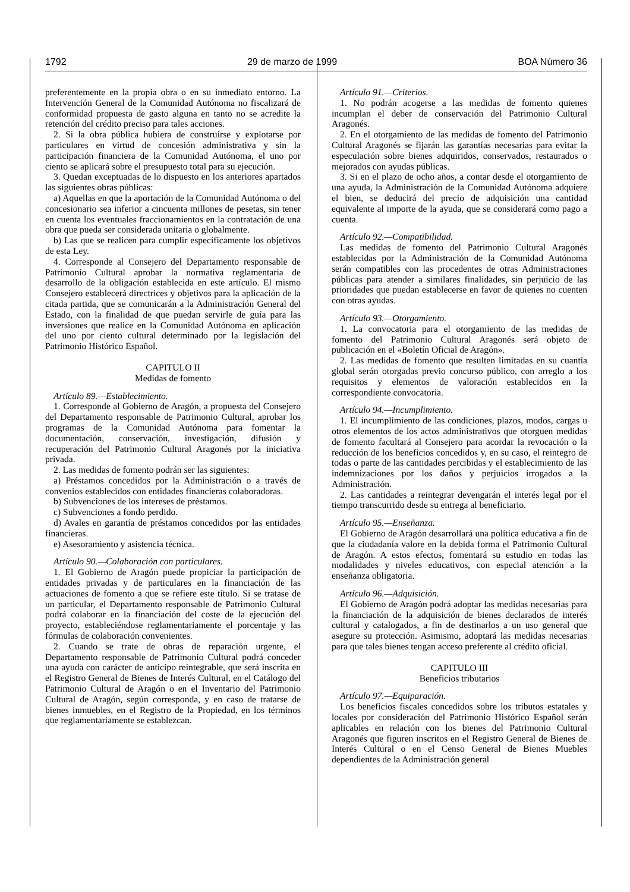1792 29 de marzo de 1999 BOA Número 36
preferentemente en la propia obra o en su inmediato entorno. La Intervención General de la Comunidad Autónoma no fiscalizará de conformidad propuesta de gasto alguna en tanto no se acredite la retención del crédito preciso para tales acciones.
2. Si la obra pública hubiera de construirse y explotarse por particulares en virtud de concesión administrativa y sin la participación financiera de la Comunidad Autónoma, el uno por ciento se aplicará sobre el presupuesto total para su ejecución.
3. Quedan exceptuadas de lo dispuesto en los anteriores apartados las siguientes obras públicas:
a) Aquellas en que la aportación de la Comunidad Autónoma o del concesionario sea inferior a cincuenta millones de pesetas, sin tener en cuenta los eventuales fraccionamientos en la contratación de una obra que pueda ser considerada unitaria o globalmente.
b) Las que se realicen para cumplir específicamente los objetivos de esta Ley.
4. Corresponde al Consejero del Departamento responsable de Patrimonio Cultural aprobar la normativa reglamentaria de desarrollo de la obligación establecida en este artículo. El mismo Consejero establecerá directrices y objetivos para la aplicación de la citada partida, que se comunicarán a la Administración General del Estado, con la finalidad de que puedan servirle de guía para las inversiones que realice en la Comunidad Autónoma en aplicación del uno por ciento cultural determinado por la legislación del Patrimonio Histórico Español.
CAPITULO II
Medidas de fomento
Artículo 89.—Establecimiento.
1. Corresponde al Gobierno de Aragón, a propuesta del Consejero del Departamento responsable de Patrimonio Cultural, aprobar los programas de la Comunidad Autónoma para fomentar la documentación, conservación, investigación, difusión y recuperación del Patrimonio Cultural Aragonés por la iniciativa privada.
2. Las medidas de fomento podrán ser las siguientes:
a) Préstamos concedidos por la Administración o a través de convenios establecidos con entidades financieras colaboradoras.
b) Subvenciones de los intereses de préstamos.
c) Subvenciones a fondo perdido.
d) Avales en garantía de préstamos concedidos por las entidades financieras.
e) Asesoramiento y asistencia técnica.
Artículo 90.—Colaboración con particulares.
1. El Gobierno de Aragón puede propiciar la participación de entidades privadas y de particulares en la financiación de las actuaciones de fomento a que se refiere este título. Si se tratase de un particular, el Departamento responsable de Patrimonio Cultural podrá colaborar en la financiación del coste de la ejecución del proyecto, estableciéndose reglamentariamente el porcentaje y las fórmulas de colaboración convenientes.
2. Cuando se trate de obras de reparación urgente, el Departamento responsable de Patrimonio Cultural podrá conceder una ayuda con carácter de anticipo reintegrable, que será inscrita en el Registro General de Bienes de Interés Cultural, en el Catálogo del Patrimonio Cultural de Aragón o en el Inventario del Patrimonio Cultural de Aragón, según corresponda, y en caso de tratarse de bienes inmuebles, en el Registro de la Propiedad, en los términos que reglamentariamente se establezcan.
Artículo 91.—Criterios.
1. No podrán acogerse a las medidas de fomento quienes incumplan el deber de conservación del Patrimonio Cultural Aragonés.
2. En el otorgamiento de las medidas de fomento del Patrimonio Cultural Aragonés se fijarán las garantías necesarias para evitar la especulación sobre bienes adquiridos, conservados, restaurados o mejorados con ayudas públicas.
3. Si en el plazo de ocho años, a contar desde el otorgamiento de una ayuda, la Administración de la Comunidad Autónoma adquiere el bien, se deducirá del precio de adquisición una cantidad equivalente al importe de la ayuda, que se considerará como pago a cuenta.
Artículo 92.—Compatibilidad.
Las medidas de fomento del Patrimonio Cultural Aragonés establecidas por la Administración de la Comunidad Autónoma serán compatibles con las procedentes de otras Administraciones públicas para atender a similares finalidades, sin perjuicio de las prioridades que puedan establecerse en favor de quienes no cuenten con otras ayudas.
Artículo 93.—Otorgamiento.
1. La convocatoria para el otorgamiento de las medidas de fomento del Patrimonio Cultural Aragonés será objeto de publicación en el «Boletín Oficial de Aragón».
2. Las medidas de fomento que resulten limitadas en su cuantía global serán otorgadas previo concurso público, con arreglo a los requisitos y elementos de valoración establecidos en la correspondiente convocatoria.
Artículo 94.—Incumplimiento.
1. El incumplimiento de las condiciones, plazos, modos, cargas u otros elementos de los actos administrativos que otorguen medidas de fomento facultará al Consejero para acordar la revocación o la reducción de los beneficios concedidos y, en su caso, el reintegro de todas o parte de las cantidades percibidas y el establecimiento de las indemnizaciones por los daños y perjuicios irrogados a la Administración.
2. Las cantidades a reintegrar devengarán el interés legal por el tiempo transcurrido desde su entrega al beneficiario.
Artículo 95.—Enseñanza.
El Gobierno de Aragón desarrollará una política educativa a fin de que la ciudadanía valore en la debida forma el Patrimonio Cultural de Aragón. A estos efectos, fomentará su estudio en todas las modalidades y niveles educativos, con especial atención a la enseñanza obligatoria.
Artículo 96.—Adquisición.
El Gobierno de Aragón podrá adoptar las medidas necesarias para la financiación de la adquisición de bienes declarados de interés cultural y catalogados, a fin de destinarlos a un uso general que asegure su protección. Asimismo, adoptará las medidas necesarias para que tales bienes tengan acceso preferente al crédito oficial.
CAPITULO III
Beneficios tributarios
Artículo 97.—Equiparación.
Los beneficios fiscales concedidos sobre los tributos estatales y locales por consideración del Patrimonio Histórico Español serán aplicables en relación con los bienes del Patrimonio Cultural Aragonés que figuren inscritos en el Registro General de Bienes de Interés Cultural o en el Censo General de Bienes Muebles dependientes de la Administración general